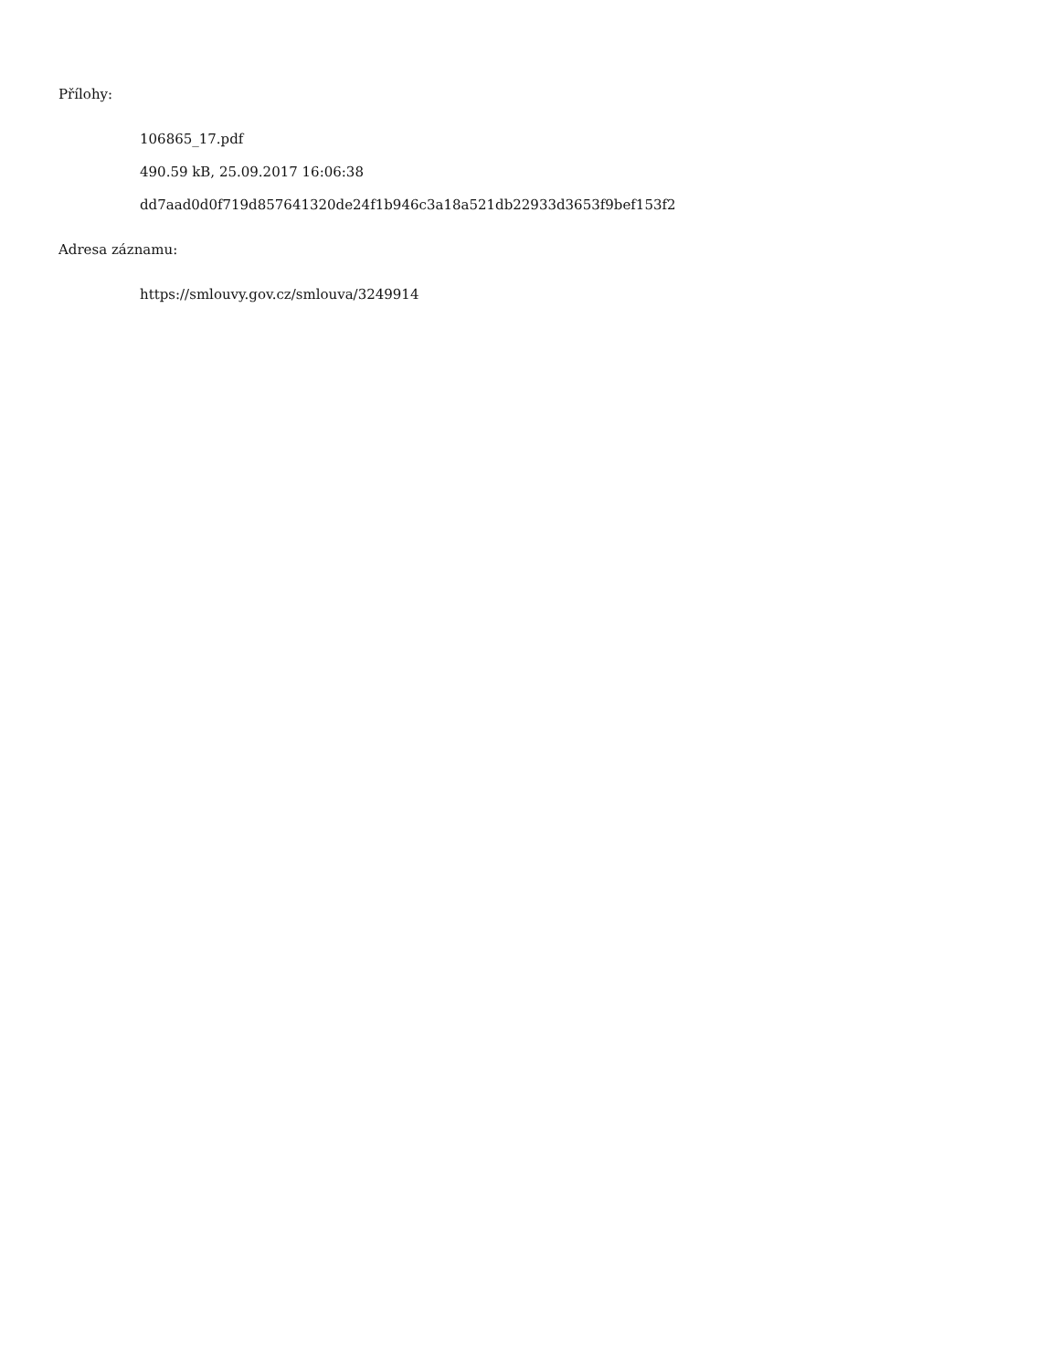Přílohy:
106865_17.pdf
490.59 kB, 25.09.2017 16:06:38
dd7aad0d0f719d857641320de24f1b946c3a18a521db22933d3653f9bef153f2
Adresa záznamu:
https://smlouvy.gov.cz/smlouva/3249914